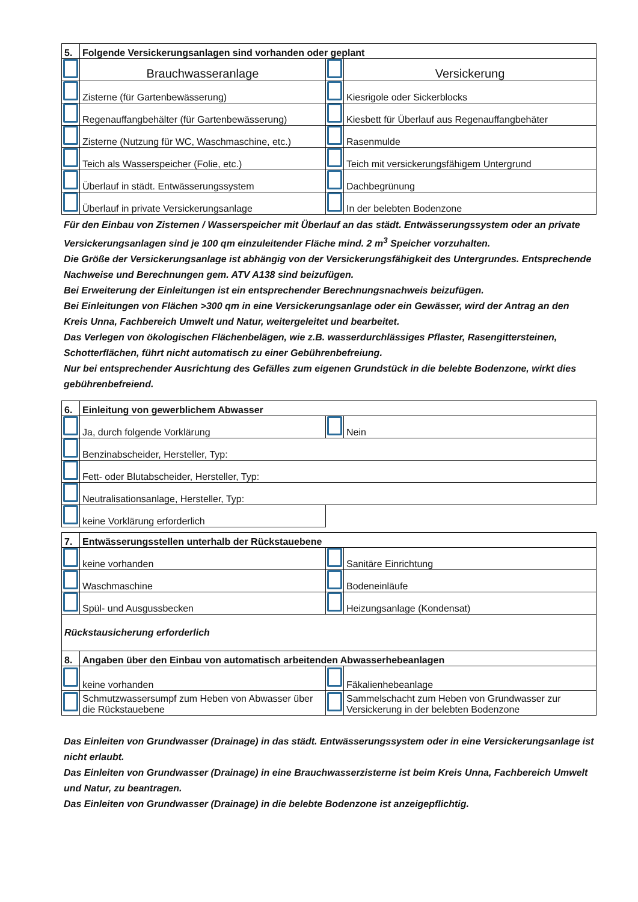| 5. | Folgende Versickerungsanlagen sind vorhanden oder geplant | | |
| | Brauchwasseranlage | | Versickerung |
| | Zisterne (für Gartenbewässerung) | | Kiesrigole oder Sickerblocks |
| | Regenauffangbehälter (für Gartenbewässerung) | | Kiesbett für Überlauf aus Regenauffangbehäter |
| | Zisterne (Nutzung für WC, Waschmaschine, etc.) | | Rasenmulde |
| | Teich als Wasserspeicher (Folie, etc.) | | Teich mit versickerungsfähigem Untergrund |
| | Überlauf in städt. Entwässerungssystem | | Dachbegrünung |
| | Überlauf in private Versickerungsanlage | | In der belebten Bodenzone |
Für den Einbau von Zisternen / Wasserspeicher mit Überlauf an das städt. Entwässerungssystem oder an private Versickerungsanlagen sind je 100 qm einzuleitender Fläche mind. 2 m<sup>3</sup> Speicher vorzuhalten.
Die Größe der Versickerungsanlage ist abhängig von der Versickerungsfähigkeit des Untergrundes. Entsprechende Nachweise und Berechnungen gem. ATV A138 sind beizufügen.
Bei Erweiterung der Einleitungen ist ein entsprechender Berechnungsnachweis beizufügen.
Bei Einleitungen von Flächen >300 qm in eine Versickerungsanlage oder ein Gewässer, wird der Antrag an den Kreis Unna, Fachbereich Umwelt und Natur, weitergeleitet und bearbeitet.
Das Verlegen von ökologischen Flächenbelägen, wie z.B. wasserdurchlässiges Pflaster, Rasengittersteinen, Schotterflächen, führt nicht automatisch zu einer Gebührenbefreiung.
Nur bei entsprechender Ausrichtung des Gefälles zum eigenen Grundstück in die belebte Bodenzone, wirkt dies gebührenbefreiend.
| 6. | Einleitung von gewerblichem Abwasser | | |
| | Ja, durch folgende Vorklärung | | Nein |
| | Benzinabscheider, Hersteller, Typ: | | |
| | Fett- oder Blutabscheider, Hersteller, Typ: | | |
| | Neutralisationsanlage, Hersteller, Typ: | | |
| | keine Vorklärung erforderlich | | |
| 7. | Entwässerungsstellen unterhalb der Rückstauebene | | |
| | keine vorhanden | | Sanitäre Einrichtung |
| | Waschmaschine | | Bodeneinläufe |
| | Spül- und Ausgussbecken | | Heizungsanlage (Kondensat) |
| Rückstausicherung erforderlich | | | |
| 8. | Angaben über den Einbau von automatisch arbeitenden Abwasserhebeanlagen | | |
| | keine vorhanden | | Fäkalienhebeanlage |
| | Schmutzwassersumpf zum Heben von Abwasser über die Rückstauebene | | Sammelschacht zum Heben von Grundwasser zur Versickerung in der belebten Bodenzone |
Das Einleiten von Grundwasser (Drainage) in das städt. Entwässerungssystem oder in eine Versickerungsanlage ist nicht erlaubt.
Das Einleiten von Grundwasser (Drainage) in eine Brauchwasserzisterne ist beim Kreis Unna, Fachbereich Umwelt und Natur, zu beantragen.
Das Einleiten von Grundwasser (Drainage) in die belebte Bodenzone ist anzeigepflichtig.